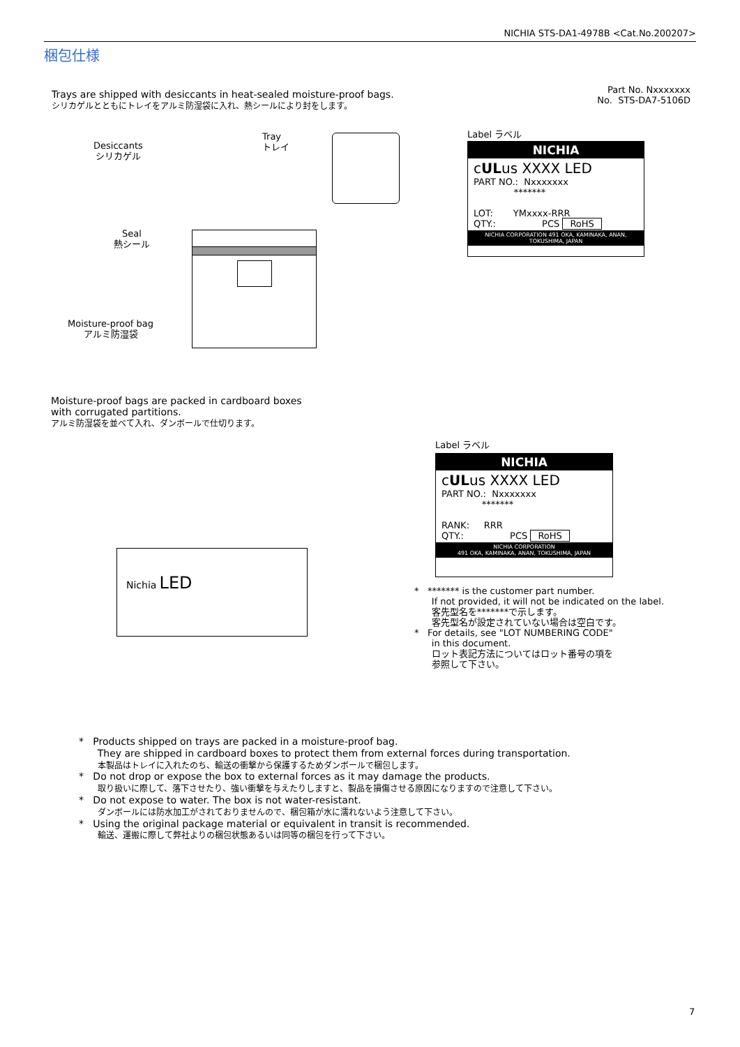NICHIA STS-DA1-4978B <Cat.No.200207>
梱包仕様
Trays are shipped with desiccants in heat-sealed moisture-proof bags.
シリカゲルとともにトレイをアルミ防湿袋に入れ、熱シールにより封をします。
Part No. Nxxxxxxx
No. STS-DA7-5106D
Desiccants
シリカゲル
Tray
トレイ
Seal
熱シール
Moisture-proof bag
アルミ防湿袋
Label ラベル
NICHIA
cULus XXXX LED
PART NO.: Nxxxxxxx
*******
LOT: YMxxxx-RRR
QTY.: PCS RoHS
NICHIA CORPORATION 491 OKA, KAMINAKA, ANAN, TOKUSHIMA, JAPAN
Moisture-proof bags are packed in cardboard boxes
with corrugated partitions.
アルミ防湿袋を並べて入れ、ダンボールで仕切ります。
Nichia LED
Label ラベル
NICHIA
cULus XXXX LED
PART NO.: Nxxxxxxx
*******
RANK: RRR
QTY.: PCS RoHS
NICHIA CORPORATION
491 OKA, KAMINAKA, ANAN, TOKUSHIMA, JAPAN
* ******* is the customer part number.
If not provided, it will not be indicated on the label.
客先型名を*******で示します。
客先型名が設定されていない場合は空白です。
* For details, see "LOT NUMBERING CODE"
in this document.
ロット表記方法についてはロット番号の項を
参照して下さい。
* Products shipped on trays are packed in a moisture-proof bag.
They are shipped in cardboard boxes to protect them from external forces during transportation.
本製品はトレイに入れたのち、輸送の衝撃から保護するためダンボールで梱包します。
* Do not drop or expose the box to external forces as it may damage the products.
取り扱いに際して、落下させたり、強い衝撃を与えたりしますと、製品を損傷させる原因になりますので注意して下さい。
* Do not expose to water. The box is not water-resistant.
ダンボールには防水加工がされておりませんので、梱包箱が水に濡れないよう注意して下さい。
* Using the original package material or equivalent in transit is recommended.
輸送、運搬に際して弊社よりの梱包状態あるいは同等の梱包を行って下さい。
7